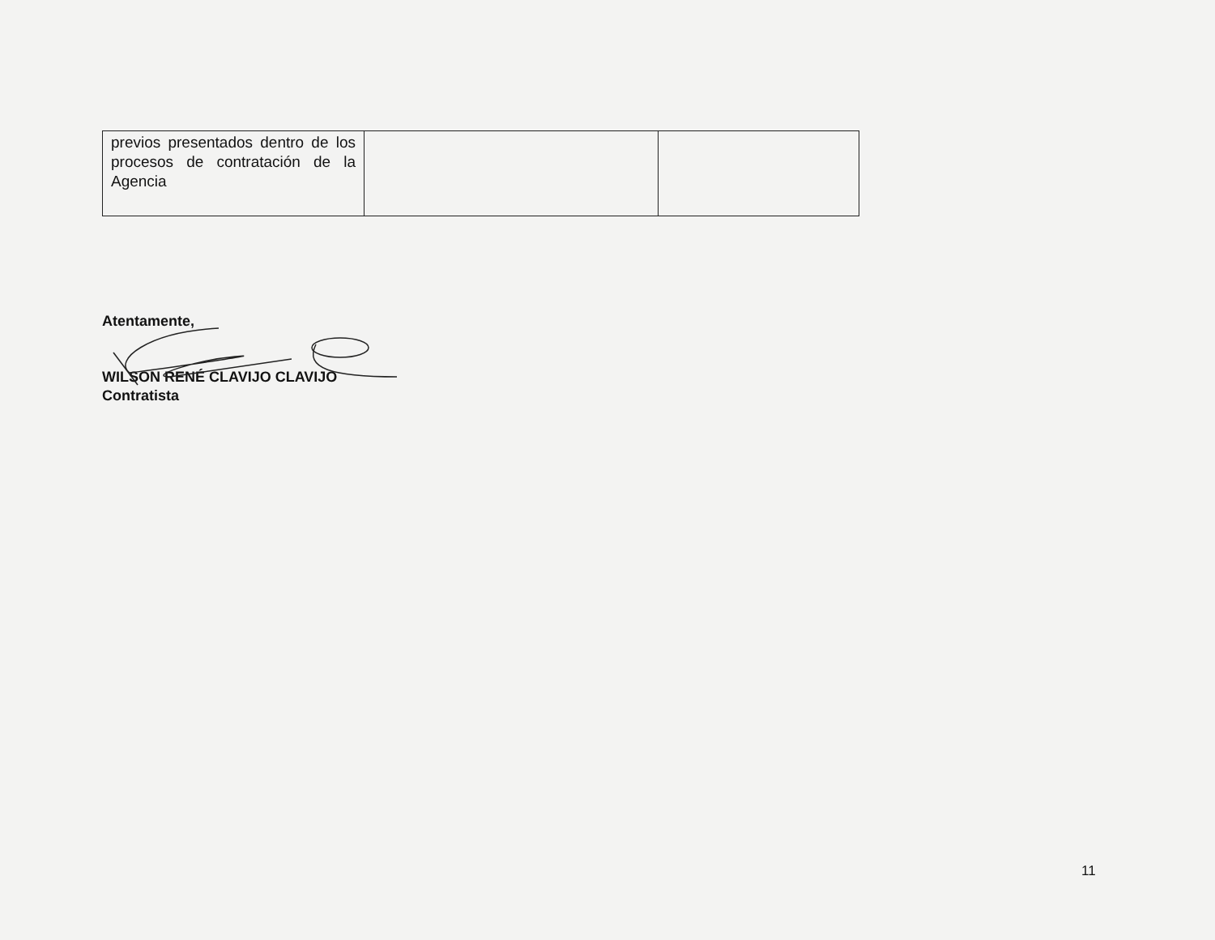| previos presentados dentro de los procesos de contratación de la Agencia | | |
Atentamente,
WILSON RENÉ CLAVIJO CLAVIJO
Contratista
11